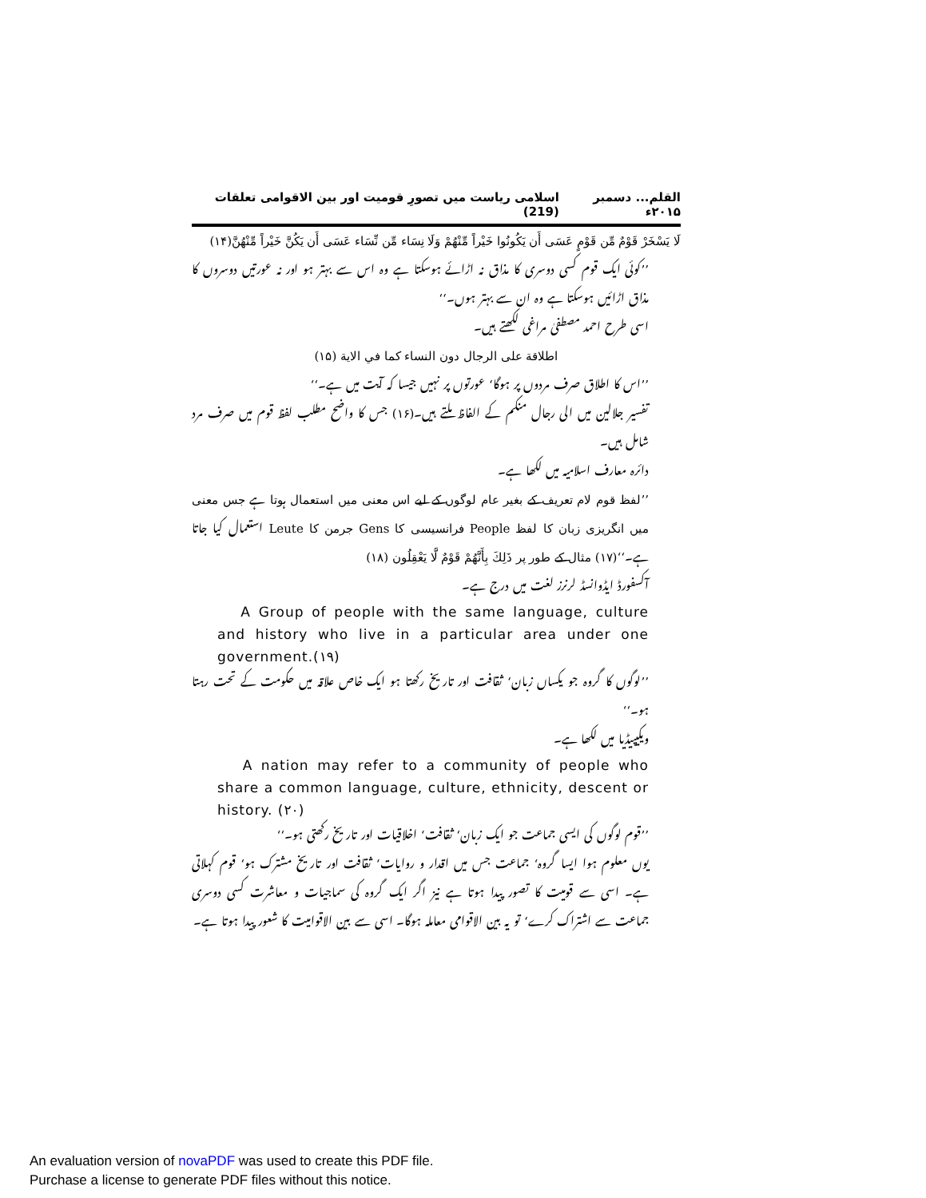القلم... دسمبر ۲۰۱۵ء اسلامی ریاست میں تصورِ قومیت اور بین الاقوامی تعلقات (219)
لَا يَسْخَرْ قَوْمٌ مِّن قَوْمٍ عَسَى أَن يَكُونُوا خَيْراً مِّنْهُمْ وَلَا نِسَاء مِّن نِّسَاء عَسَى أَن يَكُنَّ خَيْراً مِّنْهُنَّ(۱۴)
’’کوئی ایک قوم کسی دوسری کا مذاق نہ اڑائے ہوسکتا ہے وہ اس سے بہتر ہو اور نہ عورتیں دوسروں کا مذاق اڑائیں ہوسکتا ہے وہ ان سے بہتر ہوں۔‘‘
اسی طرح احمد مصطفیٰ مراغی لکھتے ہیں۔
اطلاقة على الرجال دون النساء كما في الاية (۱۵)
’’اس کا اطلاق صرف مردوں پر ہوگا‘ عورتوں پر نہیں جیسا کہ آیت میں ہے۔‘‘
تفسیر جلالین میں الی رجال منکم کے الفاظ ملتے ہیں۔(۱۶) جس کا واضح مطلب لفظ قوم میں صرف مرد شامل ہیں۔
دائرہ معارف اسلامیہ میں لکھا ہے۔
’’لفظ قوم لام تعریف کے بغیر عام لوگوں کے لیے اس معنی میں استعمال ہوتا ہے جس معنی میں انگریزی زبان کا لفظ People فرانسیسی کا Gens جرمن کا Leute استعمال کیا جاتا ہے۔‘‘(۱۷) مثال کے طور پر ذَلِكَ بِأَنَّهُمْ قَوْمٌ لَّا يَعْقِلُون (۱۸)
آکسفورڈ ایڈوانسڈ لرنرز لغت میں درج ہے۔
A Group of people with the same language, culture and history who live in a particular area under one government.(۱۹)
’’لوگوں کا گروہ جو یکساں زبان‘ ثقافت اور تاریخ رکھتا ہو ایک خاص علاقہ میں حکومت کے تحت رہتا ہو۔‘‘
ویکیپیڈیا میں لکھا ہے۔
A nation may refer to a community of people who share a common language, culture, ethnicity, descent or history. (۲۰)
’’قوم لوگوں کی ایسی جماعت جو ایک زبان‘ ثقافت‘ اخلاقیات اور تاریخ رکھتی ہو۔‘‘
یوں معلوم ہوا ایسا گروہ‘ جماعت جس میں اقدار و روایات‘ ثقافت اور تاریخ مشترک ہو‘ قوم کہلاتی ہے۔ اسی سے قومیت کا تصور پیدا ہوتا ہے نیز اگر ایک گروہ کی سماجیات و معاشرت کسی دوسری جماعت سے اشتراک کرے‘ تو یہ بین الاقوامی معاملہ ہوگا۔ اسی سے بین الاقوامیت کا شعور پیدا ہوتا ہے۔
An evaluation version of novaPDF was used to create this PDF file.
Purchase a license to generate PDF files without this notice.